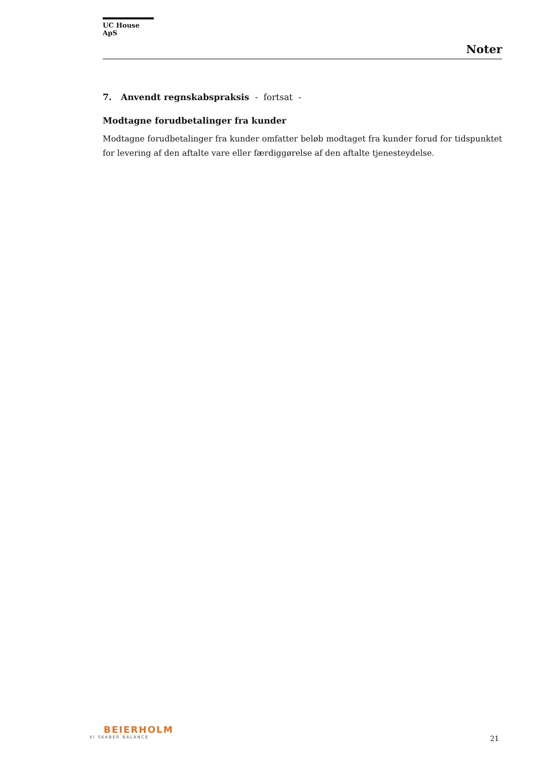UC House ApS
Noter
7. Anvendt regnskabspraksis - fortsat -
Modtagne forudbetalinger fra kunder
Modtagne forudbetalinger fra kunder omfatter beløb modtaget fra kunder forud for tids­punktet for levering af den aftalte vare eller færdiggørelse af den aftalte tjenesteydelse.
BEIERHOLM
VI SKABER BALANCE
21